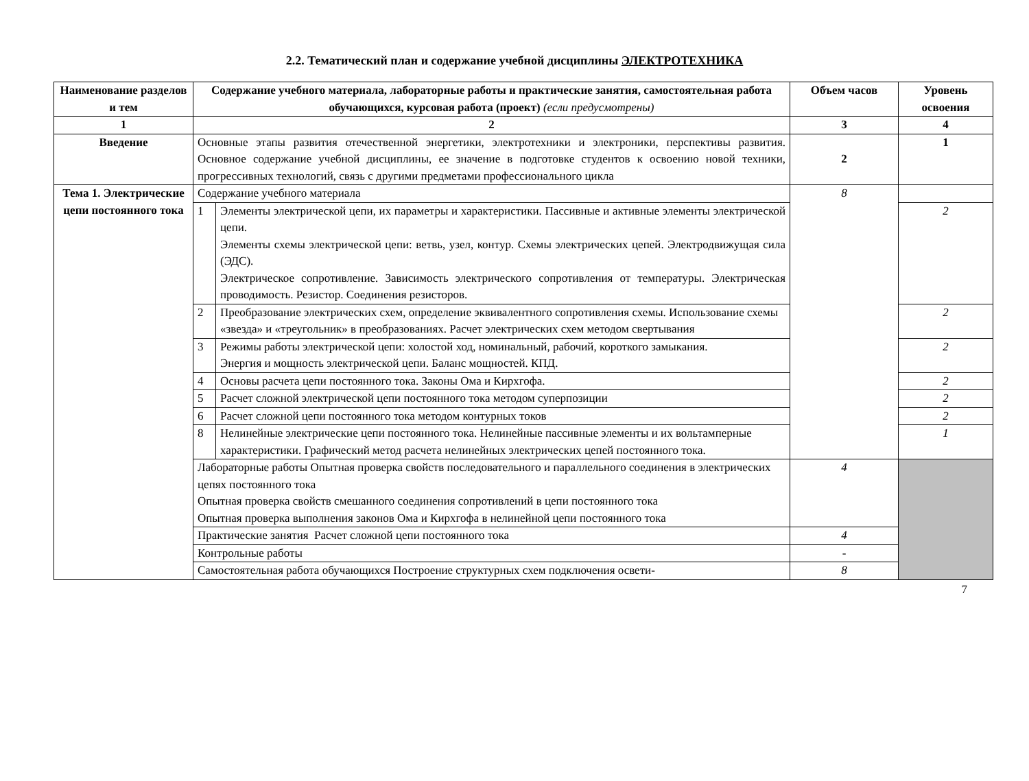2.2. Тематический план и содержание учебной дисциплины ЭЛЕКТРОТЕХНИКА
| Наименование разделов и тем | Содержание учебного материала, лабораторные работы и практические занятия, самостоятельная работа обучающихся, курсовая работа (проект) (если предусмотрены) | | Объем часов | Уровень освоения |
| --- | --- | --- | --- | --- |
| 1 | 2 | | 3 | 4 |
| Введение | Основные этапы развития отечественной энергетики, электротехники и электроники, перспективы развития. Основное содержание учебной дисциплины, ее значение в подготовке студентов к освоению новой техники, прогрессивных технологий, связь с другими предметами профессионального цикла | | 2 | 1 |
| Тема 1. Электрические цепи постоянного тока | Содержание учебного материала | | 8 | |
| | 1 | Элементы электрической цепи, их параметры и характеристики. Пассивные и активные элементы электрической цепи. Элементы схемы электрической цепи: ветвь, узел, контур. Схемы электрических цепей. Электродвижущая сила (ЭДС). Электрическое сопротивление. Зависимость электрического сопротивления от температуры. Электрическая проводимость. Резистор. Соединения резисторов. | | 2 |
| | 2 | Преобразование электрических схем, определение эквивалентного сопротивления схемы. Использование схемы «звезда» и «треугольник» в преобразованиях. Расчет электрических схем методом свертывания | | 2 |
| | 3 | Режимы работы электрической цепи: холостой ход, номинальный, рабочий, короткого замыкания. Энергия и мощность электрической цепи. Баланс мощностей. КПД. | | 2 |
| | 4 | Основы расчета цепи постоянного тока. Законы Ома и Кирхгофа. | | 2 |
| | 5 | Расчет сложной электрической цепи постоянного тока методом суперпозиции | | 2 |
| | 6 | Расчет сложной цепи постоянного тока методом контурных токов | | 2 |
| | 8 | Нелинейные электрические цепи постоянного тока. Нелинейные пассивные элементы и их вольтамперные характеристики. Графический метод расчета нелинейных электрических цепей постоянного тока. | | 1 |
| | Лабораторные работы Опытная проверка свойств последовательного и параллельного соединения в электрических цепях постоянного тока Опытная проверка свойств смешанного соединения сопротивлений в цепи постоянного тока Опытная проверка выполнения законов Ома и Кирхгофа в нелинейной цепи постоянного тока | | 4 | |
| | Практические занятия Расчет сложной цепи постоянного тока | | 4 | |
| | Контрольные работы | | - | |
| | Самостоятельная работа обучающихся Построение структурных схем подключения освети- | | 8 | |
7